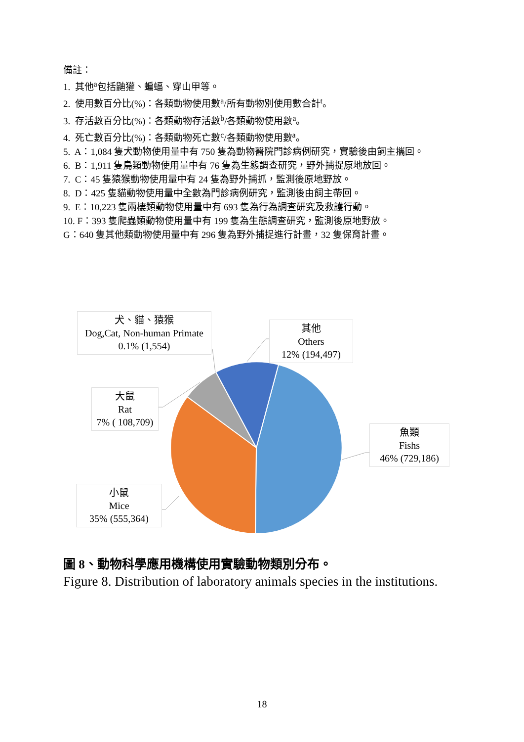備註：
1. 其他<sup>a</sup>包括鼬獾、蝙蝠、穿山甲等。
2. 使用數百分比(%)：各類動物使用數<sup>a</sup>/所有動物別使用數合計<sup>t</sup>。
3. 存活數百分比(%)：各類動物存活數<sup>b</sup>/各類動物使用數<sup>a</sup>。
4. 死亡數百分比(%)：各類動物死亡數<sup>c</sup>/各類動物使用數<sup>a</sup>。
5. A：1,084 隻犬動物使用量中有 750 隻為動物醫院門診病例研究，實驗後由飼主攜回。
6. B：1,911 隻鳥類動物使用量中有 76 隻為生態調查研究，野外捕捉原地放回。
7. C：45 隻猿猴動物使用量中有 24 隻為野外捕抓，監測後原地野放。
8. D：425 隻貓動物使用量中全數為門診病例研究，監測後由飼主帶回。
9. E：10,223 隻兩棲類動物使用量中有 693 隻為行為調查研究及救護行動。
10. F：393 隻爬蟲類動物使用量中有 199 隻為生態調查研究，監測後原地野放。
G：640 隻其他類動物使用量中有 296 隻為野外捕捉進行計畫，32 隻保育計畫。
犬、貓、猿猴
Dog,Cat, Non-human Primate
0.1% (1,554)
其他
Others
12% (194,497)
大鼠
Rat
7% ( 108,709)
魚類
Fishs
46% (729,186)
小鼠
Mice
35% (555,364)
圖 8、動物科學應用機構使用實驗動物類別分布。
Figure 8. Distribution of laboratory animals species in the institutions.
18